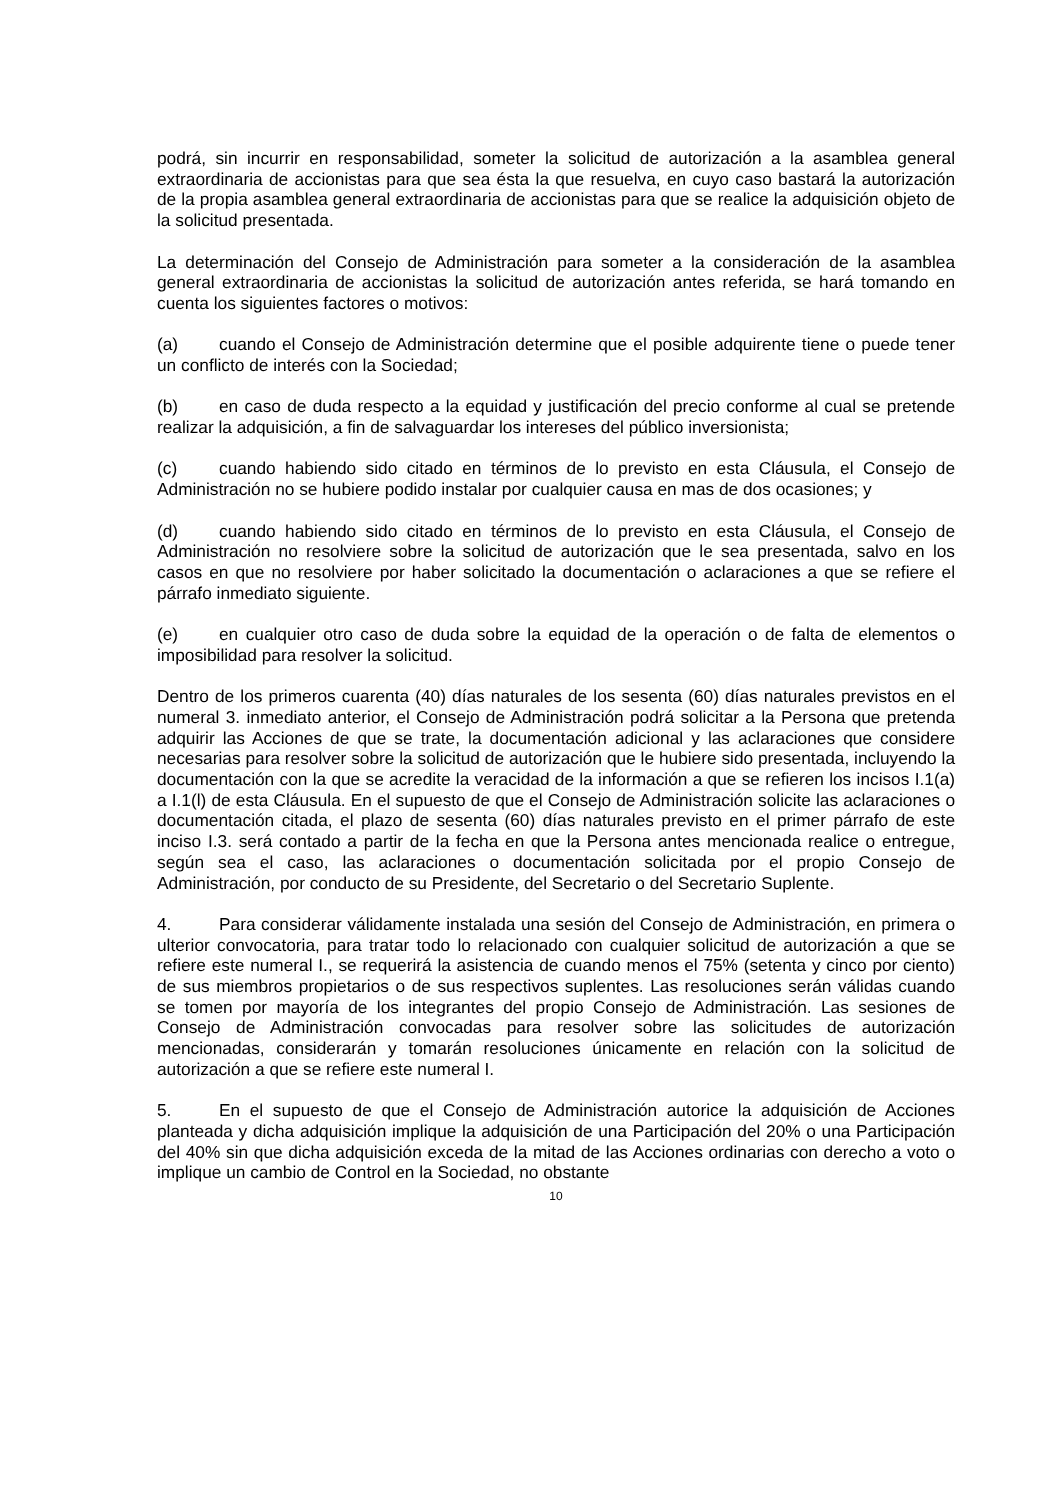podrá, sin incurrir en responsabilidad, someter la solicitud de autorización a la asamblea general extraordinaria de accionistas para que sea ésta la que resuelva, en cuyo caso bastará la autorización de la propia asamblea general extraordinaria de accionistas para que se realice la adquisición objeto de la solicitud presentada.
La determinación del Consejo de Administración para someter a la consideración de la asamblea general extraordinaria de accionistas la solicitud de autorización antes referida, se hará tomando en cuenta los siguientes factores o motivos:
(a) cuando el Consejo de Administración determine que el posible adquirente tiene o puede tener un conflicto de interés con la Sociedad;
(b) en caso de duda respecto a la equidad y justificación del precio conforme al cual se pretende realizar la adquisición, a fin de salvaguardar los intereses del público inversionista;
(c) cuando habiendo sido citado en términos de lo previsto en esta Cláusula, el Consejo de Administración no se hubiere podido instalar por cualquier causa en mas de dos ocasiones; y
(d) cuando habiendo sido citado en términos de lo previsto en esta Cláusula, el Consejo de Administración no resolviere sobre la solicitud de autorización que le sea presentada, salvo en los casos en que no resolviere por haber solicitado la documentación o aclaraciones a que se refiere el párrafo inmediato siguiente.
(e) en cualquier otro caso de duda sobre la equidad de la operación o de falta de elementos o imposibilidad para resolver la solicitud.
Dentro de los primeros cuarenta (40) días naturales de los sesenta (60) días naturales previstos en el numeral 3. inmediato anterior, el Consejo de Administración podrá solicitar a la Persona que pretenda adquirir las Acciones de que se trate, la documentación adicional y las aclaraciones que considere necesarias para resolver sobre la solicitud de autorización que le hubiere sido presentada, incluyendo la documentación con la que se acredite la veracidad de la información a que se refieren los incisos I.1(a) a I.1(l) de esta Cláusula. En el supuesto de que el Consejo de Administración solicite las aclaraciones o documentación citada, el plazo de sesenta (60) días naturales previsto en el primer párrafo de este inciso I.3. será contado a partir de la fecha en que la Persona antes mencionada realice o entregue, según sea el caso, las aclaraciones o documentación solicitada por el propio Consejo de Administración, por conducto de su Presidente, del Secretario o del Secretario Suplente.
4. Para considerar válidamente instalada una sesión del Consejo de Administración, en primera o ulterior convocatoria, para tratar todo lo relacionado con cualquier solicitud de autorización a que se refiere este numeral I., se requerirá la asistencia de cuando menos el 75% (setenta y cinco por ciento) de sus miembros propietarios o de sus respectivos suplentes. Las resoluciones serán válidas cuando se tomen por mayoría de los integrantes del propio Consejo de Administración. Las sesiones de Consejo de Administración convocadas para resolver sobre las solicitudes de autorización mencionadas, considerarán y tomarán resoluciones únicamente en relación con la solicitud de autorización a que se refiere este numeral I.
5. En el supuesto de que el Consejo de Administración autorice la adquisición de Acciones planteada y dicha adquisición implique la adquisición de una Participación del 20% o una Participación del 40% sin que dicha adquisición exceda de la mitad de las Acciones ordinarias con derecho a voto o implique un cambio de Control en la Sociedad, no obstante
10